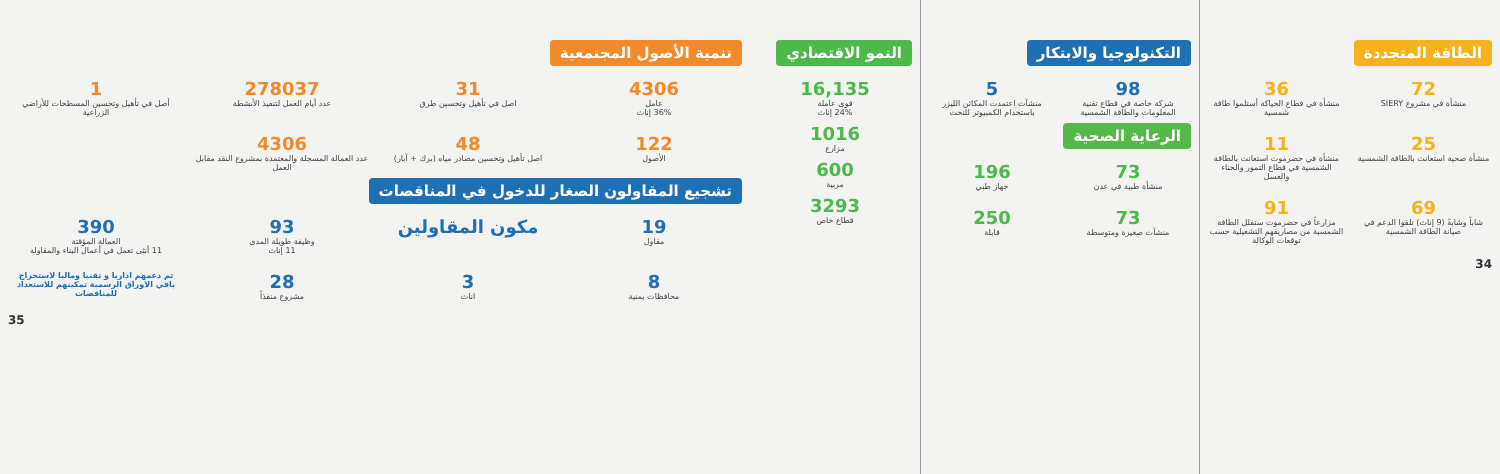الطاقة المتجددة
72
منشأة في مشروع SIERY
36
منشأة في قطاع الحياكة أستلموا طاقة شمسية
25
منشأة صحية استعانت بالطاقة الشمسية
11
منشأة في حضرموت استعانت بالطاقة الشمسية في قطاع التمور والحناء والعسل
69
شاباً وشابةً (9 إناث) تلقوا الدعم في صيانة الطاقة الشمسية
91
مزارعاً في حضرموت ستقلل الطاقة الشمسية من مصاريفهم التشغيلية حسب توقعات الوكالة
34
التكنولوجيا والابتكار
98
شركة خاصة في قطاع تقنية المعلومات والطاقة الشمسية
5
منشآت اعتمدت المكائن الليزر باستخدام الكمبيوتر للنحت
الرعاية الصحية
73
منشأة طبية في عدن
196
جهاز طبي
73
منشآت صغيرة ومتوسطة
250
قابلة
النمو الاقتصادي
16,135
قوى عاملة
24% إناث
1016
مزارع
600
مربية
3293
قطاع خاص
تنمية الأصول المجتمعية
4306
عامل
36% إناث
31
اصل في تأهيل وتحسين طرق
278037
عدد أيام العمل لتنفيذ الأنشطة
1
أصل في تأهيل وتحسين المسطحات للأراضي الزراعية
122
الأصول
48
اصل تأهيل وتحسين مصادر مياه (برك + آبار)
4306
عدد العمالة المسجلة والمعتمدة بمشروع النقد مقابل العمل
تشجيع المقاولون الصغار للدخول في المناقصات
19
مقاول
مكون المقاولين
93
وظيفة طويلة المدى
11 إناث
390
العمالة المؤقتة
11 أنثى تعمل في أعمال البناء والمقاولة
8
محافظات يمنية
3
اناث
28
مشروع منفذاً
تم دعمهم اداريا و تقنيا وماليا لاستخراج باقي الاوراق الرسمية تمكينهم للاستعداد للمناقصات
35